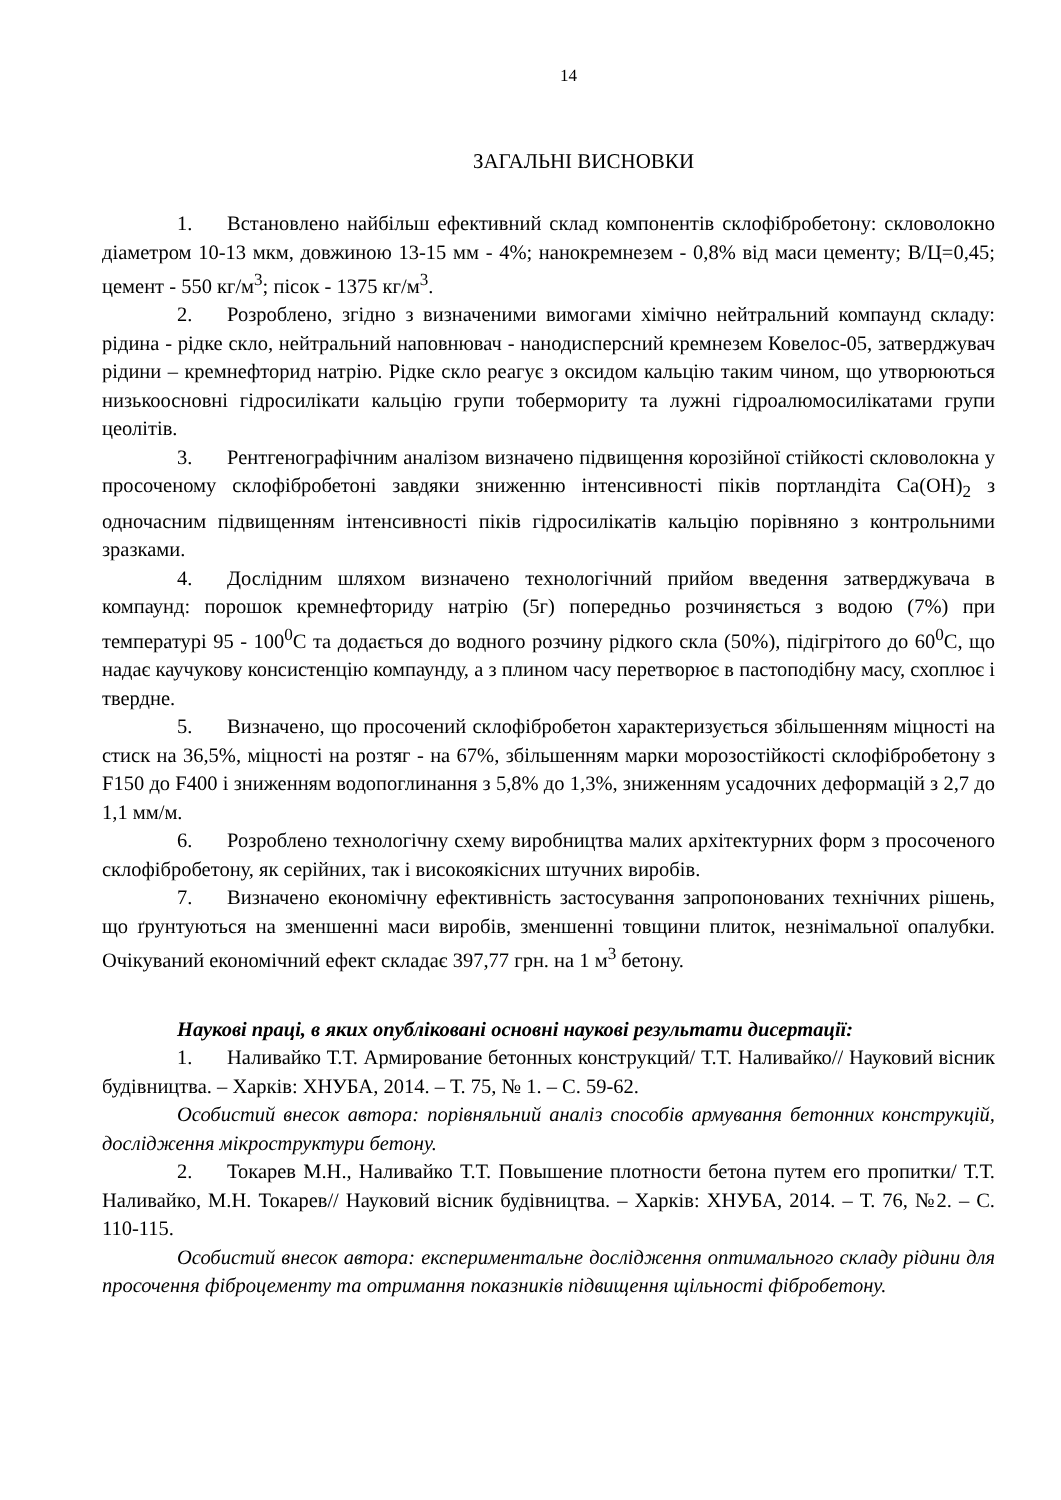14
ЗАГАЛЬНІ ВИСНОВКИ
1. Встановлено найбільш ефективний склад компонентів склофібробетону: скловолокно діаметром 10-13 мкм, довжиною 13-15 мм - 4%; нанокремнезем - 0,8% від маси цементу; В/Ц=0,45; цемент - 550 кг/м<sup>3</sup>; пісок - 1375 кг/м<sup>3</sup>.
2. Розроблено, згідно з визначеними вимогами хімічно нейтральний компаунд складу: рідина - рідке скло, нейтральний наповнювач - нанодисперсний кремнезем Ковелос-05, затверджувач рідини – кремнефторид натрію. Рідке скло реагує з оксидом кальцію таким чином, що утворюються низькоосновні гідросилікати кальцію групи тобермориту та лужні гідроалюмосилікатами групи цеолітів.
3. Рентгенографічним аналізом визначено підвищення корозійної стійкості скловолокна у просоченому склофібробетоні завдяки зниженню інтенсивності піків портландіта Ca(OH)<sub>2</sub> з одночасним підвищенням інтенсивності піків гідросилікатів кальцію порівняно з контрольними зразками.
4. Дослідним шляхом визначено технологічний прийом введення затверджувача в компаунд: порошок кремнефториду натрію (5г) попередньо розчиняється з водою (7%) при температурі 95 - 100<sup>0</sup>С та додається до водного розчину рідкого скла (50%), підігрітого до 60<sup>0</sup>С, що надає каучукову консистенцію компаунду, а з плином часу перетворює в пастоподібну масу, схоплює і твердне.
5. Визначено, що просочений склофібробетон характеризується збільшенням міцності на стиск на 36,5%, міцності на розтяг - на 67%, збільшенням марки морозостійкості склофібробетону з F150 до F400 і зниженням водопоглинання з 5,8% до 1,3%, зниженням усадочних деформацій з 2,7 до 1,1 мм/м.
6. Розроблено технологічну схему виробництва малих архітектурних форм з просоченого склофібробетону, як серійних, так і високоякісних штучних виробів.
7. Визначено економічну ефективність застосування запропонованих технічних рішень, що ґрунтуються на зменшенні маси виробів, зменшенні товщини плиток, незнімальної опалубки. Очікуваний економічний ефект складає 397,77 грн. на 1 м<sup>3</sup> бетону.
Наукові праці, в яких опубліковані основні наукові результати дисертації:
1. Наливайко Т.Т. Армирование бетонных конструкций/ Т.Т. Наливайко// Науковий вісник будівництва. – Харків: ХНУБА, 2014. – Т. 75, № 1. – С. 59-62.
Особистий внесок автора: порівняльний аналіз способів армування бетонних конструкцій, дослідження мікроструктури бетону.
2. Токарев М.Н., Наливайко Т.Т. Повышение плотности бетона путем его пропитки/ Т.Т. Наливайко, М.Н. Токарев// Науковий вісник будівництва. – Харків: ХНУБА, 2014. – Т. 76, №2. – С. 110-115.
Особистий внесок автора: експериментальне дослідження оптимального складу рідини для просочення фіброцементу та отримання показників підвищення щільності фібробетону.